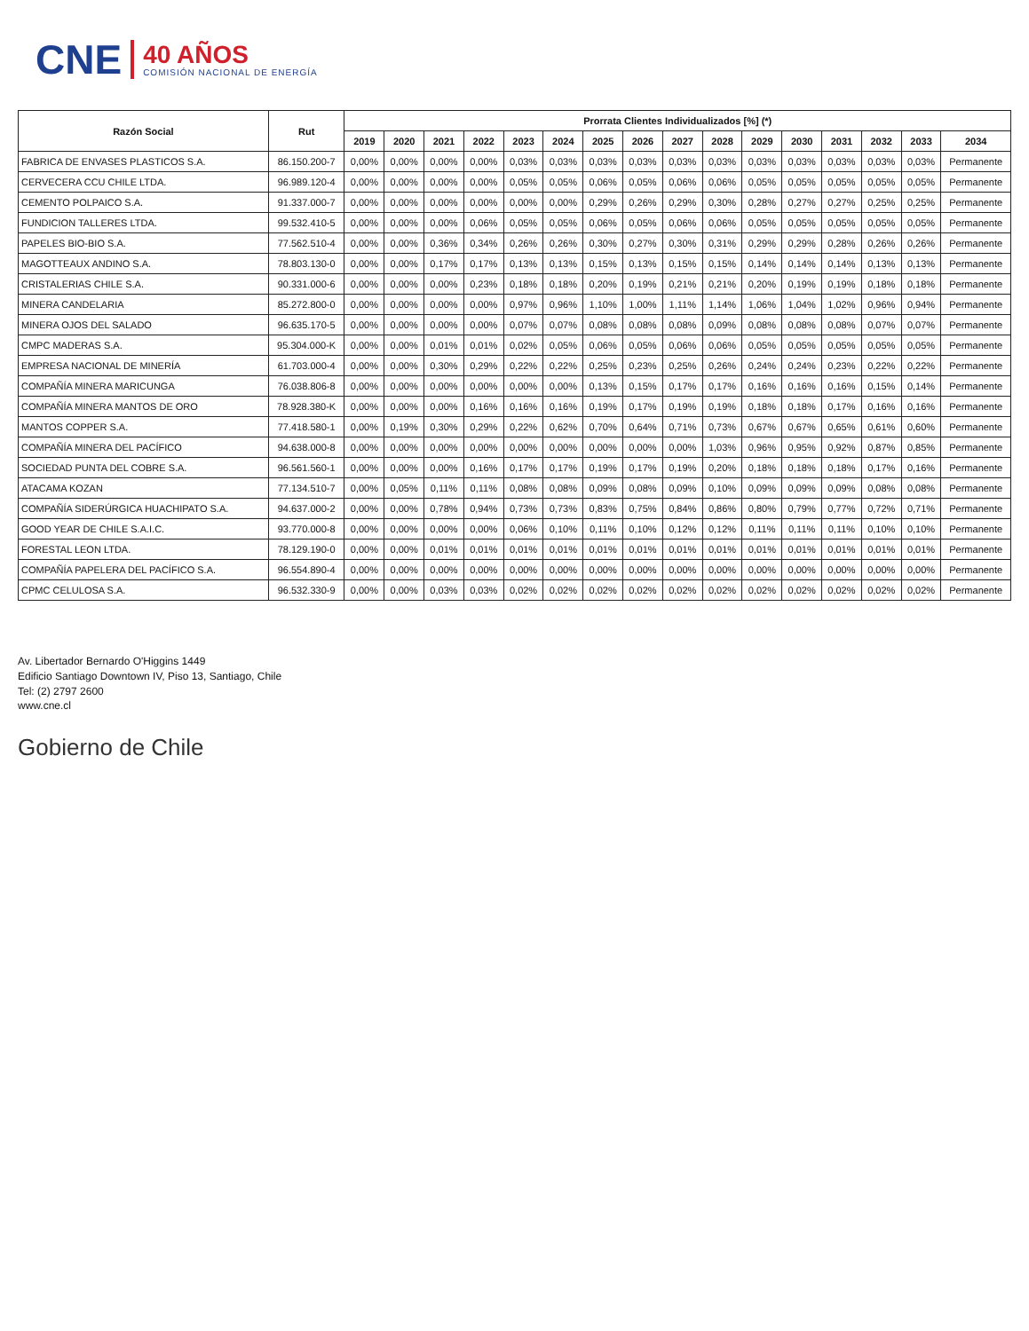CNE
40 AÑOS
COMISIÓN NACIONAL DE ENERGÍA
| Razón Social | Rut | Prorrata Clientes Individualizados [%] (*) | | | | | | | | | | | | | | | |
| --- | --- | --- | --- | --- | --- | --- | --- | --- | --- | --- | --- | --- | --- | --- | --- | --- | --- |
| | | 2019 | 2020 | 2021 | 2022 | 2023 | 2024 | 2025 | 2026 | 2027 | 2028 | 2029 | 2030 | 2031 | 2032 | 2033 | 2034 |
| FABRICA DE ENVASES PLASTICOS S.A. | 86.150.200-7 | 0,00% | 0,00% | 0,00% | 0,00% | 0,03% | 0,03% | 0,03% | 0,03% | 0,03% | 0,03% | 0,03% | 0,03% | 0,03% | 0,03% | 0,03% | Permanente |
| CERVECERA CCU CHILE LTDA. | 96.989.120-4 | 0,00% | 0,00% | 0,00% | 0,00% | 0,05% | 0,05% | 0,06% | 0,05% | 0,06% | 0,06% | 0,05% | 0,05% | 0,05% | 0,05% | 0,05% | Permanente |
| CEMENTO POLPAICO S.A. | 91.337.000-7 | 0,00% | 0,00% | 0,00% | 0,00% | 0,00% | 0,00% | 0,29% | 0,26% | 0,29% | 0,30% | 0,28% | 0,27% | 0,27% | 0,25% | 0,25% | Permanente |
| FUNDICION TALLERES LTDA. | 99.532.410-5 | 0,00% | 0,00% | 0,00% | 0,06% | 0,05% | 0,05% | 0,06% | 0,05% | 0,06% | 0,06% | 0,05% | 0,05% | 0,05% | 0,05% | 0,05% | Permanente |
| PAPELES BIO-BIO S.A. | 77.562.510-4 | 0,00% | 0,00% | 0,36% | 0,34% | 0,26% | 0,26% | 0,30% | 0,27% | 0,30% | 0,31% | 0,29% | 0,29% | 0,28% | 0,26% | 0,26% | Permanente |
| MAGOTTEAUX ANDINO S.A. | 78.803.130-0 | 0,00% | 0,00% | 0,17% | 0,17% | 0,13% | 0,13% | 0,15% | 0,13% | 0,15% | 0,15% | 0,14% | 0,14% | 0,14% | 0,13% | 0,13% | Permanente |
| CRISTALERIAS CHILE S.A. | 90.331.000-6 | 0,00% | 0,00% | 0,00% | 0,23% | 0,18% | 0,18% | 0,20% | 0,19% | 0,21% | 0,21% | 0,20% | 0,19% | 0,19% | 0,18% | 0,18% | Permanente |
| MINERA CANDELARIA | 85.272.800-0 | 0,00% | 0,00% | 0,00% | 0,00% | 0,97% | 0,96% | 1,10% | 1,00% | 1,11% | 1,14% | 1,06% | 1,04% | 1,02% | 0,96% | 0,94% | Permanente |
| MINERA OJOS DEL SALADO | 96.635.170-5 | 0,00% | 0,00% | 0,00% | 0,00% | 0,07% | 0,07% | 0,08% | 0,08% | 0,08% | 0,09% | 0,08% | 0,08% | 0,08% | 0,07% | 0,07% | Permanente |
| CMPC MADERAS S.A. | 95.304.000-K | 0,00% | 0,00% | 0,01% | 0,01% | 0,02% | 0,05% | 0,06% | 0,05% | 0,06% | 0,06% | 0,05% | 0,05% | 0,05% | 0,05% | 0,05% | Permanente |
| EMPRESA NACIONAL DE MINERÍA | 61.703.000-4 | 0,00% | 0,00% | 0,30% | 0,29% | 0,22% | 0,22% | 0,25% | 0,23% | 0,25% | 0,26% | 0,24% | 0,24% | 0,23% | 0,22% | 0,22% | Permanente |
| COMPAÑÍA MINERA MARICUNGA | 76.038.806-8 | 0,00% | 0,00% | 0,00% | 0,00% | 0,00% | 0,00% | 0,13% | 0,15% | 0,17% | 0,17% | 0,16% | 0,16% | 0,16% | 0,15% | 0,14% | Permanente |
| COMPAÑÍA MINERA MANTOS DE ORO | 78.928.380-K | 0,00% | 0,00% | 0,00% | 0,16% | 0,16% | 0,16% | 0,19% | 0,17% | 0,19% | 0,19% | 0,18% | 0,18% | 0,17% | 0,16% | 0,16% | Permanente |
| MANTOS COPPER S.A. | 77.418.580-1 | 0,00% | 0,19% | 0,30% | 0,29% | 0,22% | 0,62% | 0,70% | 0,64% | 0,71% | 0,73% | 0,67% | 0,67% | 0,65% | 0,61% | 0,60% | Permanente |
| COMPAÑÍA MINERA DEL PACÍFICO | 94.638.000-8 | 0,00% | 0,00% | 0,00% | 0,00% | 0,00% | 0,00% | 0,00% | 0,00% | 0,00% | 1,03% | 0,96% | 0,95% | 0,92% | 0,87% | 0,85% | Permanente |
| SOCIEDAD PUNTA DEL COBRE S.A. | 96.561.560-1 | 0,00% | 0,00% | 0,00% | 0,16% | 0,17% | 0,17% | 0,19% | 0,17% | 0,19% | 0,20% | 0,18% | 0,18% | 0,18% | 0,17% | 0,16% | Permanente |
| ATACAMA KOZAN | 77.134.510-7 | 0,00% | 0,05% | 0,11% | 0,11% | 0,08% | 0,08% | 0,09% | 0,08% | 0,09% | 0,10% | 0,09% | 0,09% | 0,09% | 0,08% | 0,08% | Permanente |
| COMPAÑÍA SIDERÚRGICA HUACHIPATO S.A. | 94.637.000-2 | 0,00% | 0,00% | 0,78% | 0,94% | 0,73% | 0,73% | 0,83% | 0,75% | 0,84% | 0,86% | 0,80% | 0,79% | 0,77% | 0,72% | 0,71% | Permanente |
| GOOD YEAR DE CHILE S.A.I.C. | 93.770.000-8 | 0,00% | 0,00% | 0,00% | 0,00% | 0,06% | 0,10% | 0,11% | 0,10% | 0,12% | 0,12% | 0,11% | 0,11% | 0,11% | 0,10% | 0,10% | Permanente |
| FORESTAL LEON LTDA. | 78.129.190-0 | 0,00% | 0,00% | 0,01% | 0,01% | 0,01% | 0,01% | 0,01% | 0,01% | 0,01% | 0,01% | 0,01% | 0,01% | 0,01% | 0,01% | 0,01% | Permanente |
| COMPAÑÍA PAPELERA DEL PACÍFICO S.A. | 96.554.890-4 | 0,00% | 0,00% | 0,00% | 0,00% | 0,00% | 0,00% | 0,00% | 0,00% | 0,00% | 0,00% | 0,00% | 0,00% | 0,00% | 0,00% | 0,00% | Permanente |
| CPMC CELULOSA S.A. | 96.532.330-9 | 0,00% | 0,00% | 0,03% | 0,03% | 0,02% | 0,02% | 0,02% | 0,02% | 0,02% | 0,02% | 0,02% | 0,02% | 0,02% | 0,02% | 0,02% | Permanente |
Av. Libertador Bernardo O'Higgins 1449
Edificio Santiago Downtown IV, Piso 13, Santiago, Chile
Tel: (2) 2797 2600
www.cne.cl
Gobierno de Chile